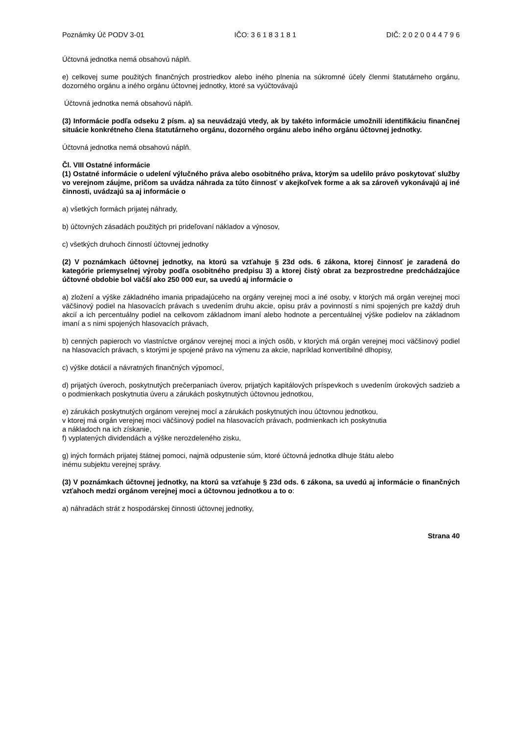Poznámky Úč PODV 3-01 IČO: 3 6 1 8 3 1 8 1 DIČ: 2 0 2 0 0 4 4 7 9 6
Účtovná jednotka nemá obsahovú náplň.
e) celkovej sume použitých finančných prostriedkov alebo iného plnenia na súkromné účely členmi štatutárneho orgánu, dozorného orgánu a iného orgánu účtovnej jednotky, ktoré sa vyúčtovávajú
Účtovná jednotka nemá obsahovú náplň.
(3) Informácie podľa odseku 2 písm. a) sa neuvádzajú vtedy, ak by takéto informácie umožnili identifikáciu finančnej situácie konkrétneho člena štatutárneho orgánu, dozorného orgánu alebo iného orgánu účtovnej jednotky.
Účtovná jednotka nemá obsahovú náplň.
Čl. VIII Ostatné informácie
(1) Ostatné informácie o udelení výlučného práva alebo osobitného práva, ktorým sa udelilo právo poskytovať služby vo verejnom záujme, pričom sa uvádza náhrada za túto činnosť v akejkoľvek forme a ak sa zároveň vykonávajú aj iné činnosti, uvádzajú sa aj informácie o
a) všetkých formách prijatej náhrady,
b) účtovných zásadách použitých pri prideľovaní nákladov a výnosov,
c) všetkých druhoch činností účtovnej jednotky
(2) V poznámkach účtovnej jednotky, na ktorú sa vzťahuje § 23d ods. 6 zákona, ktorej činnosť je zaradená do kategórie priemyselnej výroby podľa osobitného predpisu 3) a ktorej čistý obrat za bezprostredne predchádzajúce účtovné obdobie bol väčší ako 250 000 eur, sa uvedú aj informácie o
a) zložení a výške základného imania pripadajúceho na orgány verejnej moci a iné osoby, v ktorých má orgán verejnej moci väčšinový podiel na hlasovacích právach s uvedením druhu akcie, opisu práv a povinností s nimi spojených pre každý druh akcií a ich percentuálny podiel na celkovom základnom imaní alebo hodnote a percentuálnej výške podielov na základnom imaní a s nimi spojených hlasovacích právach,
b) cenných papieroch vo vlastníctve orgánov verejnej moci a iných osôb, v ktorých má orgán verejnej moci väčšinový podiel na hlasovacích právach, s ktorými je spojené právo na výmenu za akcie, napríklad konvertibilné dlhopisy,
c) výške dotácií a návratných finančných výpomocí,
d) prijatých úveroch, poskytnutých prečerpaniach úverov, prijatých kapitálových príspevkoch s uvedením úrokových sadzieb a o podmienkach poskytnutia úveru a zárukách poskytnutých účtovnou jednotkou,
e) zárukách poskytnutých orgánom verejnej mocí a zárukách poskytnutých inou účtovnou jednotkou,
v ktorej má orgán verejnej moci väčšinový podiel na hlasovacích právach, podmienkach ich poskytnutia
a nákladoch na ich získanie,
f) vyplatených dividendách a výške nerozdeleného zisku,
g) iných formách prijatej štátnej pomoci, najmä odpustenie súm, ktoré účtovná jednotka dlhuje štátu alebo
inému subjektu verejnej správy.
(3) V poznámkach účtovnej jednotky, na ktorú sa vzťahuje § 23d ods. 6 zákona, sa uvedú aj informácie o finančných vzťahoch medzi orgánom verejnej moci a účtovnou jednotkou a to o:
a) náhradách strát z hospodárskej činnosti účtovnej jednotky,
Strana 40